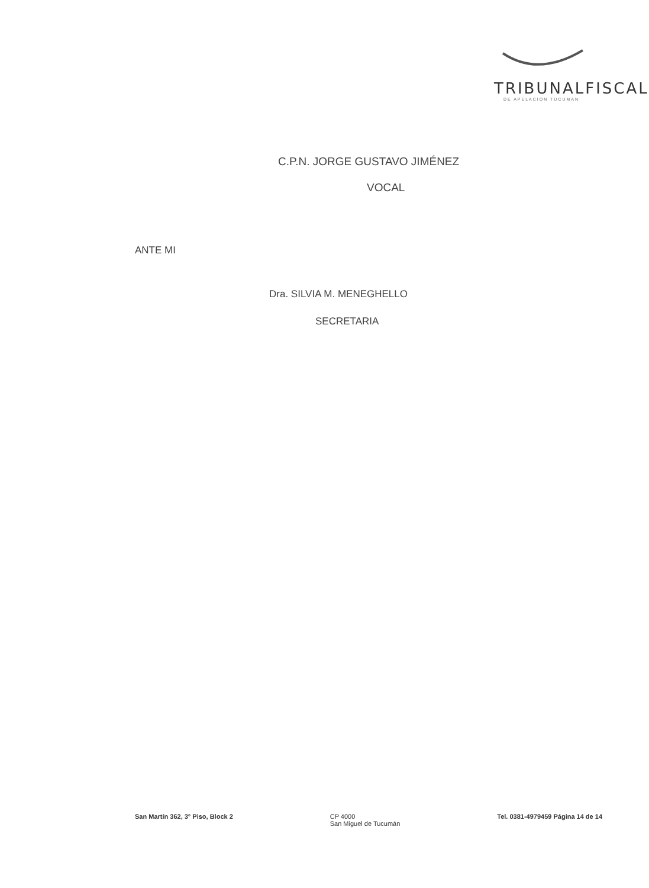TRIBUNALFISCAL
DE APELACION TUCUMAN
C.P.N. JORGE GUSTAVO JIMÉNEZ
VOCAL
ANTE MI
Dra. SILVIA M. MENEGHELLO
SECRETARIA
San Martín 362, 3° Piso, Block 2
CP 4000
San Miguel de Tucumán
Tel. 0381-4979459 Página 14 de 14